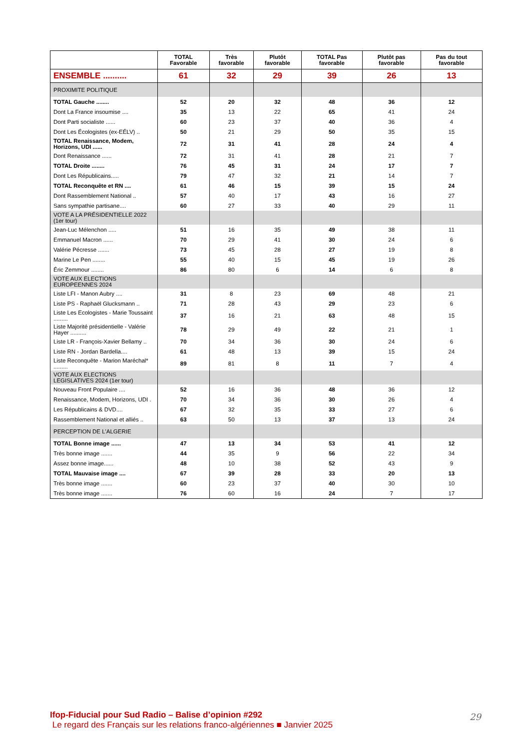| | TOTAL Favorable | Très favorable | Plutôt favorable | TOTAL Pas favorable | Plutôt pas favorable | Pas du tout favorable |
| --- | --- | --- | --- | --- | --- | --- |
| ENSEMBLE .......... | 61 | 32 | 29 | 39 | 26 | 13 |
| PROXIMITE POLITIQUE | | | | | | |
| TOTAL Gauche ........ | 52 | 20 | 32 | 48 | 36 | 12 |
| Dont La France insoumise .... | 35 | 13 | 22 | 65 | 41 | 24 |
| Dont Parti socialiste ...... | 60 | 23 | 37 | 40 | 36 | 4 |
| Dont Les Écologistes (ex-EÉLV) .. | 50 | 21 | 29 | 50 | 35 | 15 |
| TOTAL Renaissance, Modem, Horizons, UDI ...... | 72 | 31 | 41 | 28 | 24 | 4 |
| Dont Renaissance ...... | 72 | 31 | 41 | 28 | 21 | 7 |
| TOTAL Droite ........ | 76 | 45 | 31 | 24 | 17 | 7 |
| Dont Les Républicains..... | 79 | 47 | 32 | 21 | 14 | 7 |
| TOTAL Reconquête et RN .... | 61 | 46 | 15 | 39 | 15 | 24 |
| Dont Rassemblement National .. | 57 | 40 | 17 | 43 | 16 | 27 |
| Sans sympathie partisane.... | 60 | 27 | 33 | 40 | 29 | 11 |
| VOTE A LA PRÉSIDENTIELLE 2022 (1er tour) | | | | | | |
| Jean-Luc Mélenchon ..... | 51 | 16 | 35 | 49 | 38 | 11 |
| Emmanuel Macron ...... | 70 | 29 | 41 | 30 | 24 | 6 |
| Valérie Pécresse ....... | 73 | 45 | 28 | 27 | 19 | 8 |
| Marine Le Pen ........ | 55 | 40 | 15 | 45 | 19 | 26 |
| Éric Zemmour ........ | 86 | 80 | 6 | 14 | 6 | 8 |
| VOTE AUX ELECTIONS EUROPEENNES 2024 | | | | | | |
| Liste LFI - Manon Aubry .... | 31 | 8 | 23 | 69 | 48 | 21 |
| Liste PS - Raphaël Glucksmann .. | 71 | 28 | 43 | 29 | 23 | 6 |
| Liste Les Ecologistes - Marie Toussaint ......... | 37 | 16 | 21 | 63 | 48 | 15 |
| Liste Majorité présidentielle - Valérie Hayer .......... | 78 | 29 | 49 | 22 | 21 | 1 |
| Liste LR - François-Xavier Bellamy .. | 70 | 34 | 36 | 30 | 24 | 6 |
| Liste RN - Jordan Bardella.... | 61 | 48 | 13 | 39 | 15 | 24 |
| Liste Reconquête - Marion Maréchal* ......... | 89 | 81 | 8 | 11 | 7 | 4 |
| VOTE AUX ELECTIONS LEGISLATIVES 2024 (1er tour) | | | | | | |
| Nouveau Front Populaire .... | 52 | 16 | 36 | 48 | 36 | 12 |
| Renaissance, Modem, Horizons, UDI . | 70 | 34 | 36 | 30 | 26 | 4 |
| Les Républicains & DVD.... | 67 | 32 | 35 | 33 | 27 | 6 |
| Rassemblement National et alliés .. | 63 | 50 | 13 | 37 | 13 | 24 |
| PERCEPTION DE L'ALGERIE | | | | | | |
| TOTAL Bonne image ...... | 47 | 13 | 34 | 53 | 41 | 12 |
| Très bonne image ....... | 44 | 35 | 9 | 56 | 22 | 34 |
| Assez bonne image...... | 48 | 10 | 38 | 52 | 43 | 9 |
| TOTAL Mauvaise image .... | 67 | 39 | 28 | 33 | 20 | 13 |
| Très bonne image ....... | 60 | 23 | 37 | 40 | 30 | 10 |
| Très bonne image ....... | 76 | 60 | 16 | 24 | 7 | 17 |
Ifop-Fiducial pour Sud Radio – Balise d’opinion #292
Le regard des Français sur les relations franco-algériennes ■ Janvier 2025
29